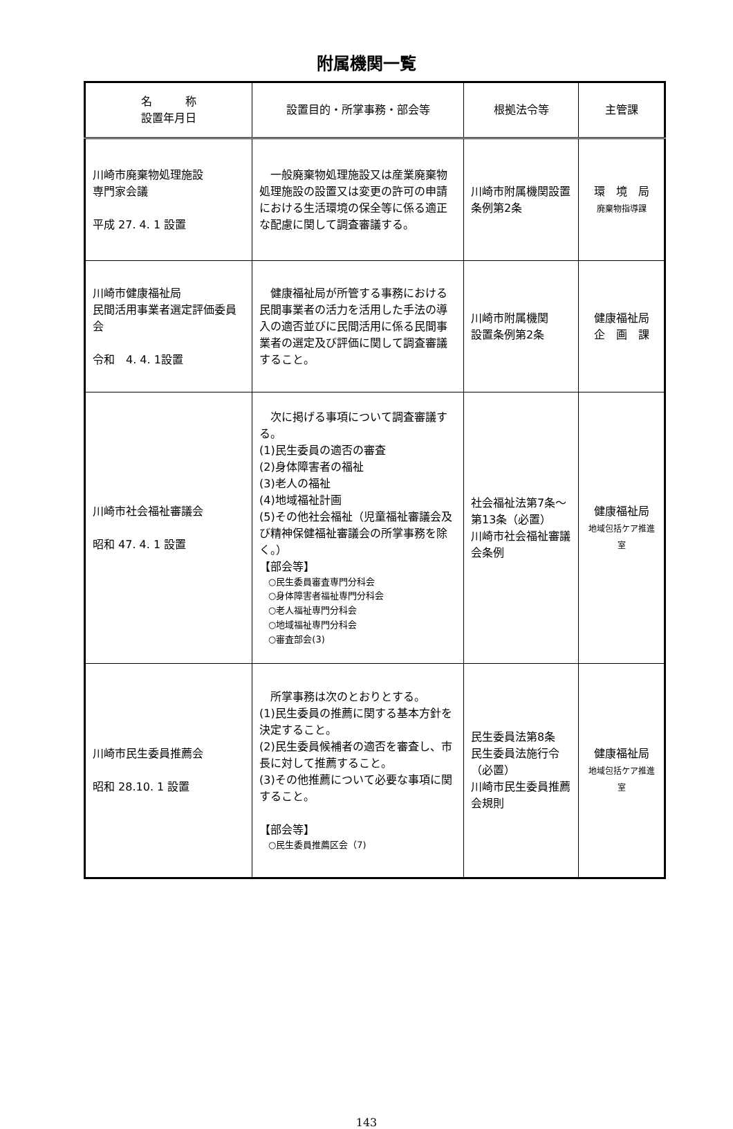附属機関一覧
| 名 称 設置年月日 | 設置目的・所掌事務・部会等 | 根拠法令等 | 主管課 |
| --- | --- | --- | --- |
| 川崎市廃棄物処理施設 専門家会議 平成 27. 4. 1 設置 | 一般廃棄物処理施設又は産業廃棄物処理施設の設置又は変更の許可の申請における生活環境の保全等に係る適正な配慮に関して調査審議する。 | 川崎市附属機関設置条例第2条 | 環 境 局 廃棄物指導課 |
| 川崎市健康福祉局 民間活用事業者選定評価委員会 令和 4. 4. 1設置 | 健康福祉局が所管する事務における民間事業者の活力を活用した手法の導入の適否並びに民間活用に係る民間事業者の選定及び評価に関して調査審議すること。 | 川崎市附属機関 設置条例第2条 | 健康福祉局 企 画 課 |
| 川崎市社会福祉審議会 昭和 47. 4. 1 設置 | 次に掲げる事項について調査審議する。 (1)民生委員の適否の審査 (2)身体障害者の福祉 (3)老人の福祉 (4)地域福祉計画 (5)その他社会福祉（児童福祉審議会及び精神保健福祉審議会の所掌事務を除く。） 【部会等】 ○民生委員審査専門分科会 ○身体障害者福祉専門分科会 ○老人福祉専門分科会 ○地域福祉専門分科会 ○審査部会(3) | 社会福祉法第7条～第13条（必置） 川崎市社会福祉審議会条例 | 健康福祉局 地域包括ケア推進室 |
| 川崎市民生委員推薦会 昭和 28.10. 1 設置 | 所掌事務は次のとおりとする。 (1)民生委員の推薦に関する基本方針を決定すること。 (2)民生委員候補者の適否を審査し、市長に対して推薦すること。 (3)その他推薦について必要な事項に関すること。 【部会等】 ○民生委員推薦区会（7) | 民生委員法第8条 民生委員法施行令（必置） 川崎市民生委員推薦会規則 | 健康福祉局 地域包括ケア推進室 |
143